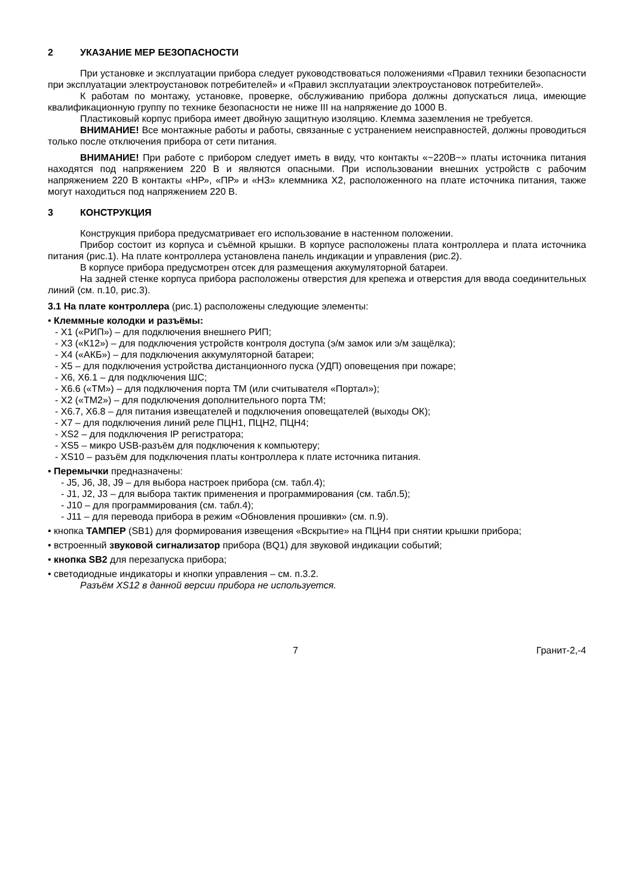2 УКАЗАНИЕ МЕР БЕЗОПАСНОСТИ
При установке и эксплуатации прибора следует руководствоваться положениями «Правил техники безопасности при эксплуатации электроустановок потребителей» и «Правил эксплуатации электроустановок потребителей».
К работам по монтажу, установке, проверке, обслуживанию прибора должны допускаться лица, имеющие квалификационную группу по технике безопасности не ниже III на напряжение до 1000 В.
Пластиковый корпус прибора имеет двойную защитную изоляцию. Клемма заземления не требуется.
ВНИМАНИЕ! Все монтажные работы и работы, связанные с устранением неисправностей, должны проводиться только после отключения прибора от сети питания.
ВНИМАНИЕ! При работе с прибором следует иметь в виду, что контакты «~220В~» платы источника питания находятся под напряжением 220 В и являются опасными. При использовании внешних устройств с рабочим напряжением 220 В контакты «НР», «ПР» и «НЗ» клеммника Х2, расположенного на плате источника питания, также могут находиться под напряжением 220 В.
3 КОНСТРУКЦИЯ
Конструкция прибора предусматривает его использование в настенном положении.
Прибор состоит из корпуса и съёмной крышки. В корпусе расположены плата контроллера и плата источника питания (рис.1). На плате контроллера установлена панель индикации и управления (рис.2).
В корпусе прибора предусмотрен отсек для размещения аккумуляторной батареи.
На задней стенке корпуса прибора расположены отверстия для крепежа и отверстия для ввода соединительных линий (см. п.10, рис.3).
3.1 На плате контроллера (рис.1) расположены следующие элементы:
• Клеммные колодки и разъёмы:
- X1 («РИП») – для подключения внешнего РИП;
- X3 («К12») – для подключения устройств контроля доступа (э/м замок или э/м защёлка);
- X4 («АКБ») – для подключения аккумуляторной батареи;
- X5 – для подключения устройства дистанционного пуска (УДП) оповещения при пожаре;
- X6, X6.1 – для подключения ШС;
- X6.6 («ТМ») – для подключения порта ТМ (или считывателя «Портал»);
- X2 («ТМ2») – для подключения дополнительного порта ТМ;
- X6.7, X6.8 – для питания извещателей и подключения оповещателей (выходы ОК);
- X7 – для подключения линий реле ПЦН1, ПЦН2, ПЦН4;
- XS2 – для подключения IP регистратора;
- XS5 – микро USB-разъём для подключения к компьютеру;
- XS10 – разъём для подключения платы контроллера к плате источника питания.
• Перемычки предназначены:
- J5, J6, J8, J9 – для выбора настроек прибора (см. табл.4);
- J1, J2, J3 – для выбора тактик применения и программирования (см. табл.5);
- J10 – для программирования (см. табл.4);
- J11 – для перевода прибора в режим «Обновления прошивки» (см. п.9).
• кнопка ТАМПЕР (SB1) для формирования извещения «Вскрытие» на ПЦН4 при снятии крышки прибора;
• встроенный звуковой сигнализатор прибора (BQ1) для звуковой индикации событий;
• кнопка SB2 для перезапуска прибора;
• светодиодные индикаторы и кнопки управления – см. п.3.2.
Разъём XS12 в данной версии прибора не используется.
7 Гранит-2,-4